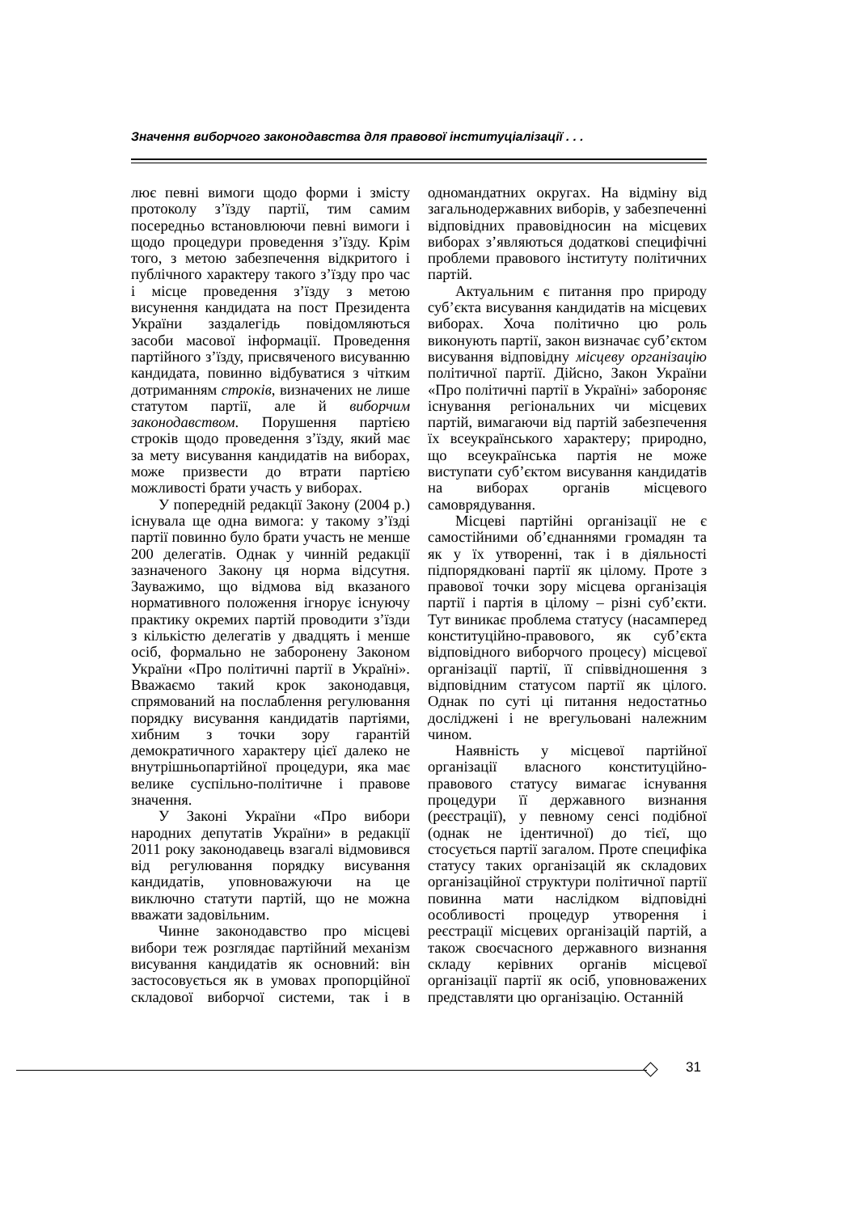Значення виборчого законодавства для правової інституціалізації . . .
лює певні вимоги щодо форми і змісту протоколу з’їзду партії, тим самим посередньо встановлюючи певні вимоги і щодо процедури проведення з’їзду. Крім того, з метою забезпечення відкритого і публічного характеру такого з’їзду про час і місце проведення з’їзду з метою висунення кандидата на пост Президента України заздалегідь повідомляються засоби масової інформації. Проведення партійного з’їзду, присвяченого висуванню кандидата, повинно відбуватися з чітким дотриманням строків, визначених не лише статутом партії, але й виборчим законодавством. Порушення партією строків щодо проведення з’їзду, який має за мету висування кандидатів на виборах, може призвести до втрати партією можливості брати участь у виборах.
У попередній редакції Закону (2004 р.) існувала ще одна вимога: у такому з’їзді партії повинно було брати участь не менше 200 делегатів. Однак у чинній редакції зазначеного Закону ця норма відсутня. Зауважимо, що відмова від вказаного нормативного положення ігнорує існуючу практику окремих партій проводити з’їзди з кількістю делегатів у двадцять і менше осіб, формально не заборонену Законом України «Про політичні партії в Україні». Вважаємо такий крок законодавця, спрямований на послаблення регулювання порядку висування кандидатів партіями, хибним з точки зору гарантій демократичного характеру цієї далеко не внутрішньопартійної процедури, яка має велике суспільно-політичне і правове значення.
У Законі України «Про вибори народних депутатів України» в редакції 2011 року законодавець взагалі відмовився від регулювання порядку висування кандидатів, уповноважуючи на це виключно статути партій, що не можна вважати задовільним.
Чинне законодавство про місцеві вибори теж розглядає партійний механізм висування кандидатів як основний: він застосовується як в умовах пропорційної складової виборчої системи, так і в одномандатних округах. На відміну від загальнодержавних виборів, у забезпеченні відповідних правовідносин на місцевих виборах з’являються додаткові специфічні проблеми правового інституту політичних партій.
Актуальним є питання про природу суб’єкта висування кандидатів на місцевих виборах. Хоча політично цю роль виконують партії, закон визначає суб’єктом висування відповідну місцеву організацію політичної партії. Дійсно, Закон України «Про політичні партії в Україні» забороняє існування регіональних чи місцевих партій, вимагаючи від партій забезпечення їх всеукраїнського характеру; природно, що всеукраїнська партія не може виступати суб’єктом висування кандидатів на виборах органів місцевого самоврядування.
Місцеві партійні організації не є самостійними об’єднаннями громадян та як у їх утворенні, так і в діяльності підпорядковані партії як цілому. Проте з правової точки зору місцева організація партії і партія в цілому – різні суб’єкти. Тут виникає проблема статусу (насамперед конституційно-правового, як суб’єкта відповідного виборчого процесу) місцевої організації партії, її співвідношення з відповідним статусом партії як цілого. Однак по суті ці питання недостатньо досліджені і не врегульовані належним чином.
Наявність у місцевої партійної організації власного конституційно-правового статусу вимагає існування процедури її державного визнання (реєстрації), у певному сенсі подібної (однак не ідентичної) до тієї, що стосується партії загалом. Проте специфіка статусу таких організацій як складових організаційної структури політичної партії повинна мати наслідком відповідні особливості процедур утворення і реєстрації місцевих організацій партій, а також своєчасного державного визнання складу керівних органів місцевої організації партії як осіб, уповноважених представляти цю організацію. Останній
31